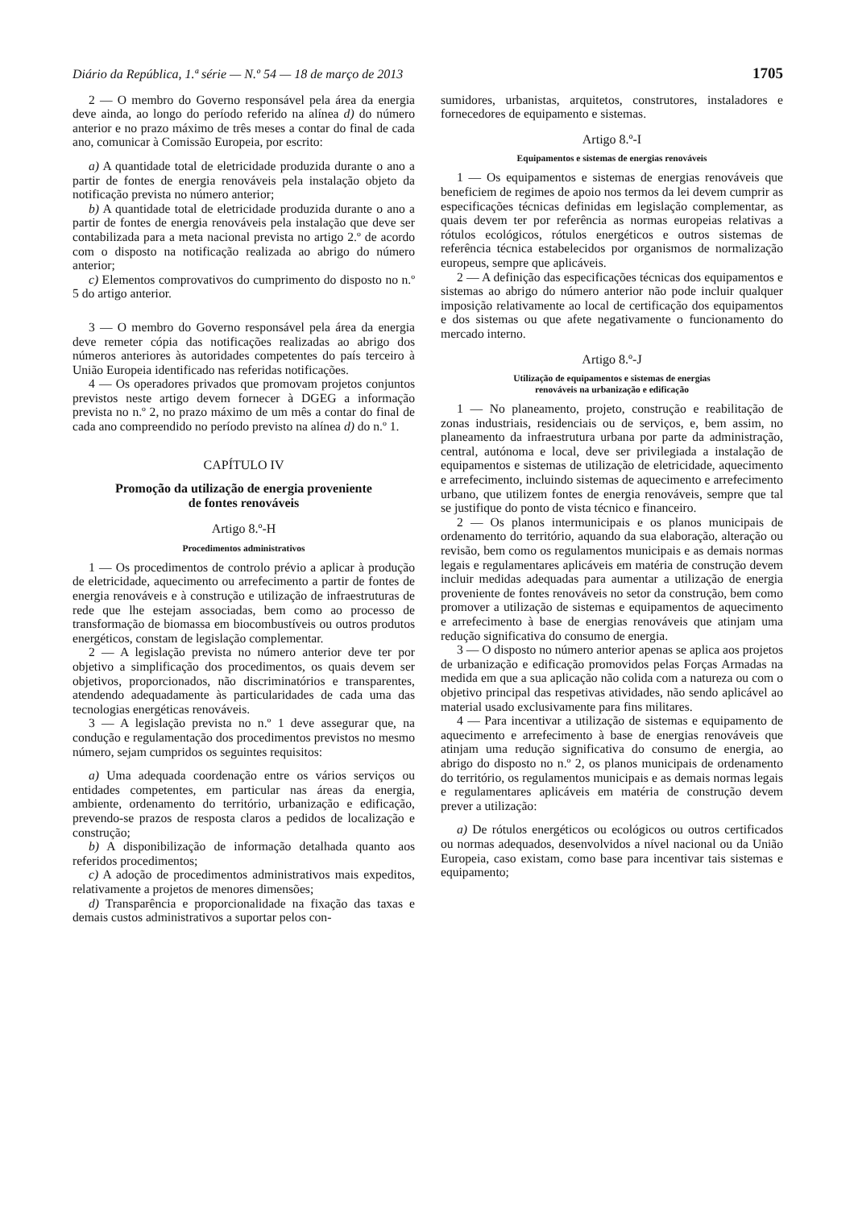Diário da República, 1.ª série — N.º 54 — 18 de março de 2013 1705
2 — O membro do Governo responsável pela área da energia deve ainda, ao longo do período referido na alínea d) do número anterior e no prazo máximo de três meses a contar do final de cada ano, comunicar à Comissão Europeia, por escrito:
a) A quantidade total de eletricidade produzida durante o ano a partir de fontes de energia renováveis pela instalação objeto da notificação prevista no número anterior;
b) A quantidade total de eletricidade produzida durante o ano a partir de fontes de energia renováveis pela instalação que deve ser contabilizada para a meta nacional prevista no artigo 2.º de acordo com o disposto na notificação realizada ao abrigo do número anterior;
c) Elementos comprovativos do cumprimento do disposto no n.º 5 do artigo anterior.
3 — O membro do Governo responsável pela área da energia deve remeter cópia das notificações realizadas ao abrigo dos números anteriores às autoridades competentes do país terceiro à União Europeia identificado nas referidas notificações.
4 — Os operadores privados que promovam projetos conjuntos previstos neste artigo devem fornecer à DGEG a informação prevista no n.º 2, no prazo máximo de um mês a contar do final de cada ano compreendido no período previsto na alínea d) do n.º 1.
CAPÍTULO IV
Promoção da utilização de energia proveniente
de fontes renováveis
Artigo 8.º-H
Procedimentos administrativos
1 — Os procedimentos de controlo prévio a aplicar à produção de eletricidade, aquecimento ou arrefecimento a partir de fontes de energia renováveis e à construção e utilização de infraestruturas de rede que lhe estejam associadas, bem como ao processo de transformação de biomassa em biocombustíveis ou outros produtos energéticos, constam de legislação complementar.
2 — A legislação prevista no número anterior deve ter por objetivo a simplificação dos procedimentos, os quais devem ser objetivos, proporcionados, não discriminatórios e transparentes, atendendo adequadamente às particularidades de cada uma das tecnologias energéticas renováveis.
3 — A legislação prevista no n.º 1 deve assegurar que, na condução e regulamentação dos procedimentos previstos no mesmo número, sejam cumpridos os seguintes requisitos:
a) Uma adequada coordenação entre os vários serviços ou entidades competentes, em particular nas áreas da energia, ambiente, ordenamento do território, urbanização e edificação, prevendo-se prazos de resposta claros a pedidos de localização e construção;
b) A disponibilização de informação detalhada quanto aos referidos procedimentos;
c) A adoção de procedimentos administrativos mais expeditos, relativamente a projetos de menores dimensões;
d) Transparência e proporcionalidade na fixação das taxas e demais custos administrativos a suportar pelos con-
sumidores, urbanistas, arquitetos, construtores, instaladores e fornecedores de equipamento e sistemas.
Artigo 8.º-I
Equipamentos e sistemas de energias renováveis
1 — Os equipamentos e sistemas de energias renováveis que beneficiem de regimes de apoio nos termos da lei devem cumprir as especificações técnicas definidas em legislação complementar, as quais devem ter por referência as normas europeias relativas a rótulos ecológicos, rótulos energéticos e outros sistemas de referência técnica estabelecidos por organismos de normalização europeus, sempre que aplicáveis.
2 — A definição das especificações técnicas dos equipamentos e sistemas ao abrigo do número anterior não pode incluir qualquer imposição relativamente ao local de certificação dos equipamentos e dos sistemas ou que afete negativamente o funcionamento do mercado interno.
Artigo 8.º-J
Utilização de equipamentos e sistemas de energias
renováveis na urbanização e edificação
1 — No planeamento, projeto, construção e reabilitação de zonas industriais, residenciais ou de serviços, e, bem assim, no planeamento da infraestrutura urbana por parte da administração, central, autónoma e local, deve ser privilegiada a instalação de equipamentos e sistemas de utilização de eletricidade, aquecimento e arrefecimento, incluindo sistemas de aquecimento e arrefecimento urbano, que utilizem fontes de energia renováveis, sempre que tal se justifique do ponto de vista técnico e financeiro.
2 — Os planos intermunicipais e os planos municipais de ordenamento do território, aquando da sua elaboração, alteração ou revisão, bem como os regulamentos municipais e as demais normas legais e regulamentares aplicáveis em matéria de construção devem incluir medidas adequadas para aumentar a utilização de energia proveniente de fontes renováveis no setor da construção, bem como promover a utilização de sistemas e equipamentos de aquecimento e arrefecimento à base de energias renováveis que atinjam uma redução significativa do consumo de energia.
3 — O disposto no número anterior apenas se aplica aos projetos de urbanização e edificação promovidos pelas Forças Armadas na medida em que a sua aplicação não colida com a natureza ou com o objetivo principal das respetivas atividades, não sendo aplicável ao material usado exclusivamente para fins militares.
4 — Para incentivar a utilização de sistemas e equipamento de aquecimento e arrefecimento à base de energias renováveis que atinjam uma redução significativa do consumo de energia, ao abrigo do disposto no n.º 2, os planos municipais de ordenamento do território, os regulamentos municipais e as demais normas legais e regulamentares aplicáveis em matéria de construção devem prever a utilização:
a) De rótulos energéticos ou ecológicos ou outros certificados ou normas adequados, desenvolvidos a nível nacional ou da União Europeia, caso existam, como base para incentivar tais sistemas e equipamento;